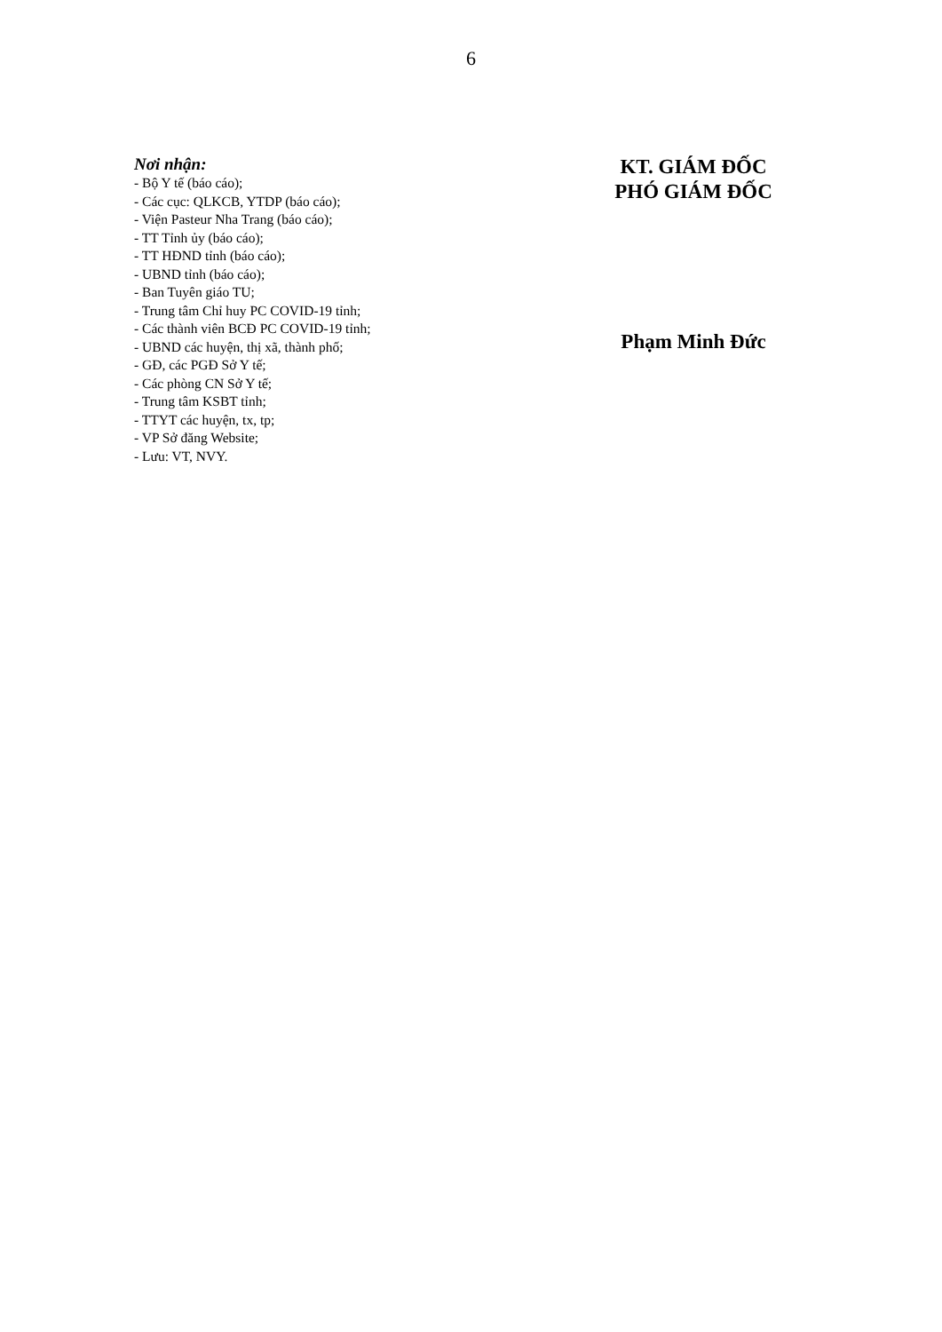6
Nơi nhận:
- Bộ Y tế (báo cáo);
- Các cục: QLKCB, YTDP (báo cáo);
- Viện Pasteur Nha Trang (báo cáo);
- TT Tỉnh ủy (báo cáo);
- TT HĐND tỉnh (báo cáo);
- UBND tỉnh (báo cáo);
- Ban Tuyên giáo TU;
- Trung tâm Chỉ huy PC COVID-19 tỉnh;
- Các thành viên BCĐ PC COVID-19 tỉnh;
- UBND các huyện, thị xã, thành phố;
- GĐ, các PGĐ Sở Y tế;
- Các phòng CN Sở Y tế;
- Trung tâm KSBT tỉnh;
- TTYT các huyện, tx, tp;
- VP Sở đăng Website;
- Lưu: VT, NVY.
KT. GIÁM ĐỐC
PHÓ GIÁM ĐỐC
Phạm Minh Đức